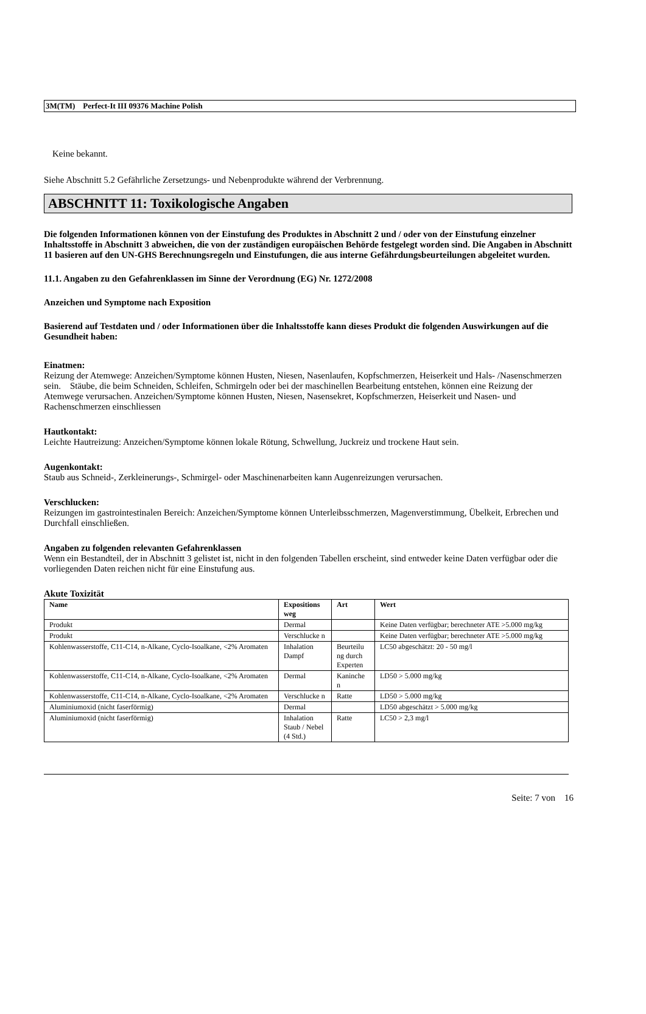3M(TM) Perfect-It III 09376 Machine Polish
Keine bekannt.
Siehe Abschnitt 5.2 Gefährliche Zersetzungs- und Nebenprodukte während der Verbrennung.
ABSCHNITT 11: Toxikologische Angaben
Die folgenden Informationen können von der Einstufung des Produktes in Abschnitt 2 und / oder von der Einstufung einzelner Inhaltsstoffe in Abschnitt 3 abweichen, die von der zuständigen europäischen Behörde festgelegt worden sind. Die Angaben in Abschnitt 11 basieren auf den UN-GHS Berechnungsregeln und Einstufungen, die aus interne Gefährdungsbeurteilungen abgeleitet wurden.
11.1. Angaben zu den Gefahrenklassen im Sinne der Verordnung (EG) Nr. 1272/2008
Anzeichen und Symptome nach Exposition
Basierend auf Testdaten und / oder Informationen über die Inhaltsstoffe kann dieses Produkt die folgenden Auswirkungen auf die Gesundheit haben:
Einatmen:
Reizung der Atemwege: Anzeichen/Symptome können Husten, Niesen, Nasenlaufen, Kopfschmerzen, Heiserkeit und Hals- /Nasenschmerzen sein. Stäube, die beim Schneiden, Schleifen, Schmirgeln oder bei der maschinellen Bearbeitung entstehen, können eine Reizung der Atemwege verursachen. Anzeichen/Symptome können Husten, Niesen, Nasensekret, Kopfschmerzen, Heiserkeit und Nasen- und Rachenschmerzen einschliessen
Hautkontakt:
Leichte Hautreizung: Anzeichen/Symptome können lokale Rötung, Schwellung, Juckreiz und trockene Haut sein.
Augenkontakt:
Staub aus Schneid-, Zerkleinerungs-, Schmirgel- oder Maschinenarbeiten kann Augenreizungen verursachen.
Verschlucken:
Reizungen im gastrointestinalen Bereich: Anzeichen/Symptome können Unterleibsschmerzen, Magenverstimmung, Übelkeit, Erbrechen und Durchfall einschließen.
Angaben zu folgenden relevanten Gefahrenklassen
Wenn ein Bestandteil, der in Abschnitt 3 gelistet ist, nicht in den folgenden Tabellen erscheint, sind entweder keine Daten verfügbar oder die vorliegenden Daten reichen nicht für eine Einstufung aus.
Akute Toxizität
| Name | Expositions weg | Art | Wert |
| --- | --- | --- | --- |
| Produkt | Dermal | | Keine Daten verfügbar; berechneter ATE >5.000 mg/kg |
| Produkt | Verschlucke n | | Keine Daten verfügbar; berechneter ATE >5.000 mg/kg |
| Kohlenwasserstoffe, C11-C14, n-Alkane, Cyclo-Isoalkane, <2% Aromaten | Inhalation Dampf | Beurteilu ng durch Experten | LC50 abgeschätzt: 20 - 50 mg/l |
| Kohlenwasserstoffe, C11-C14, n-Alkane, Cyclo-Isoalkane, <2% Aromaten | Dermal | Kaninche n | LD50 > 5.000 mg/kg |
| Kohlenwasserstoffe, C11-C14, n-Alkane, Cyclo-Isoalkane, <2% Aromaten | Verschlucke n | Ratte | LD50 > 5.000 mg/kg |
| Aluminiumoxid (nicht faserförmig) | Dermal | | LD50 abgeschätzt > 5.000 mg/kg |
| Aluminiumoxid (nicht faserförmig) | Inhalation Staub / Nebel (4 Std.) | Ratte | LC50 > 2,3 mg/l |
Seite: 7 von 16